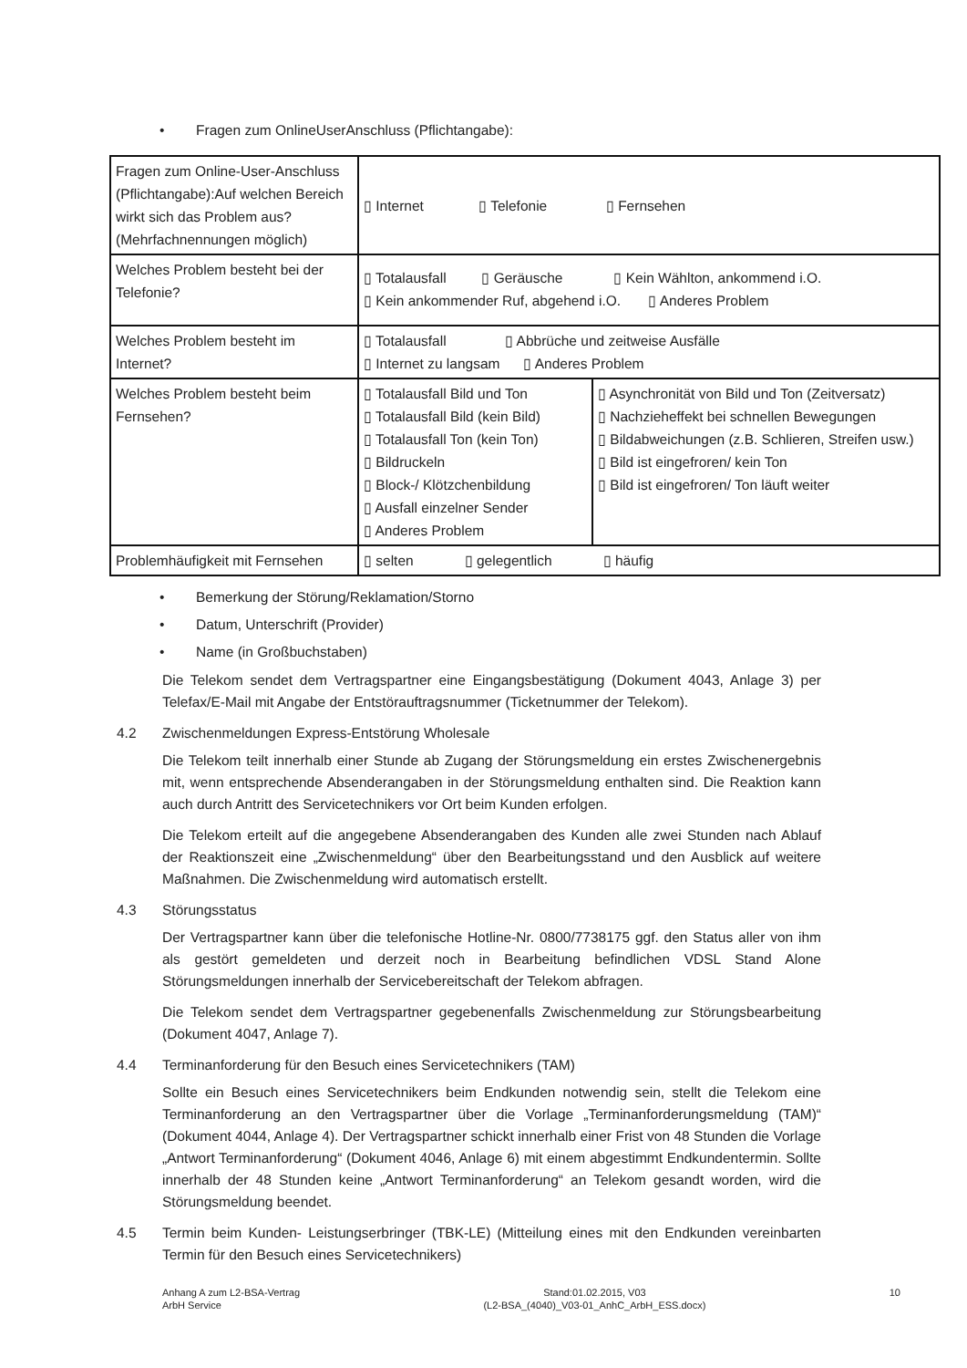• Fragen zum OnlineUserAnschluss (Pflichtangabe):
| Fragen zum Online-User-Anschluss (Pflichtangabe):Auf welchen Bereich wirkt sich das Problem aus? (Mehrfachnennungen möglich) | ▯ Internet ▯ Telefonie ▯ Fernsehen | |
| Welches Problem besteht bei der Telefonie? | ▯ Totalausfall ▯ Geräusche ▯ Kein Wählton, ankommend i.O. ▯ Kein ankommender Ruf, abgehend i.O. ▯ Anderes Problem | |
| Welches Problem besteht im Internet? | ▯ Totalausfall ▯ Abbrüche und zeitweise Ausfälle ▯ Internet zu langsam ▯ Anderes Problem | |
| Welches Problem besteht beim Fernsehen? | ▯ Totalausfall Bild und Ton ▯ Totalausfall Bild (kein Bild) ▯ Totalausfall Ton (kein Ton) ▯ Bildruckeln ▯ Block-/ Klötzchenbildung ▯ Ausfall einzelner Sender ▯ Anderes Problem | ▯ Asynchronität von Bild und Ton (Zeitversatz) ▯ Nachzieheffekt bei schnellen Bewegungen ▯ Bildabweichungen (z.B. Schlieren, Streifen usw.) ▯ Bild ist eingefroren/ kein Ton ▯ Bild ist eingefroren/ Ton läuft weiter |
| Problemhäufigkeit mit Fernsehen | ▯ selten ▯ gelegentlich ▯ häufig | |
• Bemerkung der Störung/Reklamation/Storno
• Datum, Unterschrift (Provider)
• Name (in Großbuchstaben)
Die Telekom sendet dem Vertragspartner eine Eingangsbestätigung (Dokument 4043, Anlage 3) per Telefax/E-Mail mit Angabe der Entstörauftragsnummer (Ticketnummer der Telekom).
4.2 Zwischenmeldungen Express-Entstörung Wholesale
Die Telekom teilt innerhalb einer Stunde ab Zugang der Störungsmeldung ein erstes Zwischenergebnis mit, wenn entsprechende Absenderangaben in der Störungsmeldung enthalten sind. Die Reaktion kann auch durch Antritt des Servicetechnikers vor Ort beim Kunden erfolgen.
Die Telekom erteilt auf die angegebene Absenderangaben des Kunden alle zwei Stunden nach Ablauf der Reaktionszeit eine „Zwischenmeldung“ über den Bearbeitungsstand und den Ausblick auf weitere Maßnahmen. Die Zwischenmeldung wird automatisch erstellt.
4.3 Störungsstatus
Der Vertragspartner kann über die telefonische Hotline-Nr. 0800/7738175 ggf. den Status aller von ihm als gestört gemeldeten und derzeit noch in Bearbeitung befindlichen VDSL Stand Alone Störungsmeldungen innerhalb der Servicebereitschaft der Telekom abfragen.
Die Telekom sendet dem Vertragspartner gegebenenfalls Zwischenmeldung zur Störungsbearbeitung (Dokument 4047, Anlage 7).
4.4 Terminanforderung für den Besuch eines Servicetechnikers (TAM)
Sollte ein Besuch eines Servicetechnikers beim Endkunden notwendig sein, stellt die Telekom eine Terminanforderung an den Vertragspartner über die Vorlage „Terminanforderungsmeldung (TAM)“ (Dokument 4044, Anlage 4). Der Vertragspartner schickt innerhalb einer Frist von 48 Stunden die Vorlage „Antwort Terminanforderung“ (Dokument 4046, Anlage 6) mit einem abgestimmt Endkundentermin. Sollte innerhalb der 48 Stunden keine „Antwort Terminanforderung“ an Telekom gesandt worden, wird die Störungsmeldung beendet.
4.5 Termin beim Kunden- Leistungserbringer (TBK-LE) (Mitteilung eines mit den Endkunden vereinbarten Termin für den Besuch eines Servicetechnikers)
Anhang A zum L2-BSA-Vertrag
ArbH Service
Stand:01.02.2015, V03
(L2-BSA_(4040)_V03-01_AnhC_ArbH_ESS.docx)
10